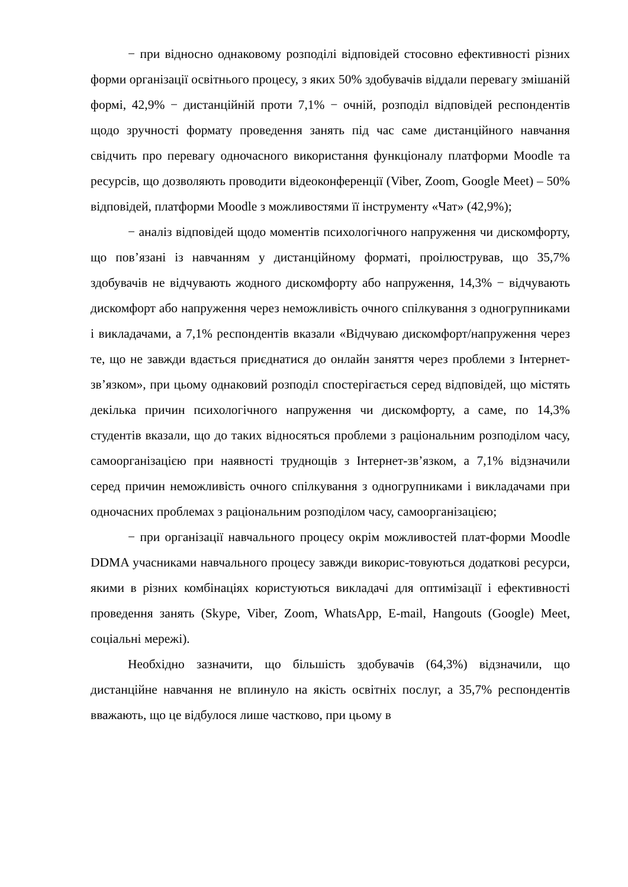− при відносно однаковому розподілі відповідей стосовно ефективності різних форми організації освітнього процесу, з яких 50% здобувачів віддали перевагу змішаній формі, 42,9% − дистанційній проти 7,1% − очній, розподіл відповідей респондентів щодо зручності формату проведення занять під час саме дистанційного навчання свідчить про перевагу одночасного використання функціоналу платформи Moodle та ресурсів, що дозволяють проводити відеоконференції (Viber, Zoom, Google Meet) – 50% відповідей, платформи Moodle з можливостями її інструменту «Чат» (42,9%);
− аналіз відповідей щодо моментів психологічного напруження чи дискомфорту, що пов’язані із навчанням у дистанційному форматі, проілюстрував, що 35,7% здобувачів не відчувають жодного дискомфорту або напруження, 14,3% − відчувають дискомфорт або напруження через неможливість очного спілкування з одногрупниками і викладачами, а 7,1% респондентів вказали «Відчуваю дискомфорт/напруження через те, що не завжди вдається приєднатися до онлайн заняття через проблеми з Інтернет-зв’язком», при цьому однаковий розподіл спостерігається серед відповідей, що містять декілька причин психологічного напруження чи дискомфорту, а саме, по 14,3% студентів вказали, що до таких відносяться проблеми з раціональним розподілом часу, самоорганізацією при наявності труднощів з Інтернет-зв’язком, а 7,1% відзначили серед причин неможливість очного спілкування з одногрупниками і викладачами при одночасних проблемах з раціональним розподілом часу, самоорганізацією;
− при організації навчального процесу окрім можливостей плат-форми Moodle DDMA учасниками навчального процесу завжди викорис-товуються додаткові ресурси, якими в різних комбінаціях користуються викладачі для оптимізації і ефективності проведення занять (Skype, Viber, Zoom, WhatsApp, E-mail, Hangouts (Google) Meet, соціальні мережі).
Необхідно зазначити, що більшість здобувачів (64,3%) відзначили, що дистанційне навчання не вплинуло на якість освітніх послуг, а 35,7% респондентів вважають, що це відбулося лише частково, при цьому в